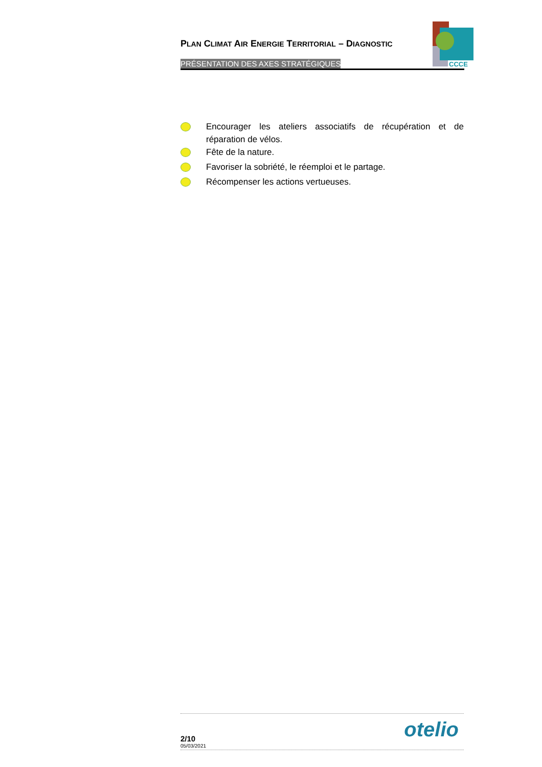PLAN CLIMAT AIR ENERGIE TERRITORIAL – DIAGNOSTIC
PRÉSENTATION DES AXES STRATÉGIQUES
CCCE
Encourager les ateliers associatifs de récupération et de réparation de vélos.
Fête de la nature.
Favoriser la sobriété, le réemploi et le partage.
Récompenser les actions vertueuses.
2/10
05/03/2021
otelio